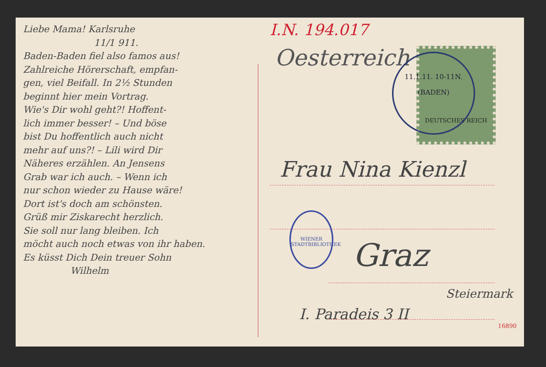Liebe Mama! Karlsruhe
11/1 911.
Baden-Baden fiel also famos aus!
Zahlreiche Hörerschaft, empfan-
gen, viel Beifall. In 2½ Stunden
beginnt hier mein Vortrag.
Wie's Dir wohl geht?! Hoffent-
lich immer besser! – Und böse
bist Du hoffentlich auch nicht
mehr auf uns?! – Lili wird Dir
Näheres erzählen. An Jensens
Grab war ich auch. – Wenn ich
nur schon wieder zu Hause wäre!
Dort ist's doch am schönsten.
Grüß mir Ziskarecht herzlich.
Sie soll nur lang bleiben. Ich
möcht auch noch etwas von ihr haben.
Es küsst Dich Dein treuer Sohn
Wilhelm
I.N. 194.017
Oesterreich
DEUTSCHES REICH
11.1.11. 10-11N.
(BADEN)
Frau Nina Kienzl
WIENER STADTBIBLIOTHEK
Graz
Steiermark
I. Paradeis 3 II
16890